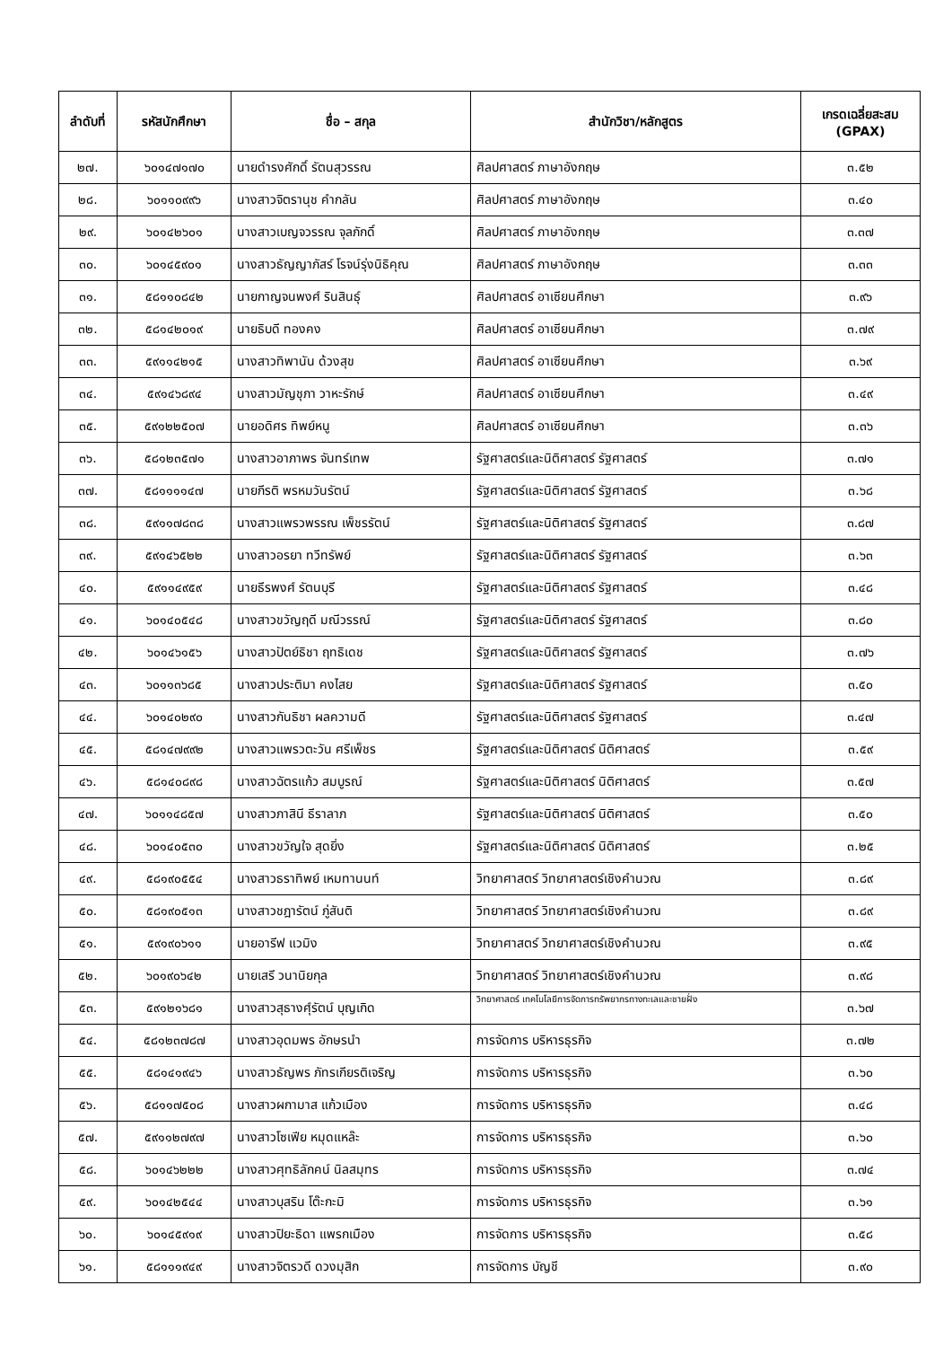| ลำดับที่ | รหัสนักศึกษา | ชื่อ – สกุล | สำนักวิชา/หลักสูตร | เกรดเฉลี่ยสะสม (GPAX) |
| --- | --- | --- | --- | --- |
| ๒๗. | ๖๐๑๔๗๑๗๐ | นายดำรงศักดิ์ รัตนสุวรรณ | ศิลปศาสตร์ ภาษาอังกฤษ | ๓.๕๒ |
| ๒๘. | ๖๐๑๑๐๙๙๖ | นางสาวจิตรานุช คำกลัน | ศิลปศาสตร์ ภาษาอังกฤษ | ๓.๔๐ |
| ๒๙. | ๖๐๑๔๒๖๐๑ | นางสาวเบญจวรรณ จุลภักดิ์ | ศิลปศาสตร์ ภาษาอังกฤษ | ๓.๓๗ |
| ๓๐. | ๖๐๑๔๕๙๐๑ | นางสาวธัญญาภัสร์ โรจน์รุ่งนิธิคุณ | ศิลปศาสตร์ ภาษาอังกฤษ | ๓.๓๓ |
| ๓๑. | ๕๘๑๑๐๘๔๒ | นายกาญจนพงศ์ รินสินธุ์ | ศิลปศาสตร์ อาเซียนศึกษา | ๓.๙๖ |
| ๓๒. | ๕๘๑๔๒๐๑๙ | นายธิบดี ทองคง | ศิลปศาสตร์ อาเซียนศึกษา | ๓.๗๙ |
| ๓๓. | ๕๙๑๑๔๒๑๕ | นางสาวทิพานัน ด้วงสุข | ศิลปศาสตร์ อาเซียนศึกษา | ๓.๖๙ |
| ๓๔. | ๕๙๑๔๖๘๙๔ | นางสาวมัญชุภา วาหะรักษ์ | ศิลปศาสตร์ อาเซียนศึกษา | ๓.๔๙ |
| ๓๕. | ๕๙๑๒๒๕๐๗ | นายอดิศร ทิพย์หนู | ศิลปศาสตร์ อาเซียนศึกษา | ๓.๓๖ |
| ๓๖. | ๕๘๑๒๓๕๗๑ | นางสาวอาภาพร จันทร์เทพ | รัฐศาสตร์และนิติศาสตร์ รัฐศาสตร์ | ๓.๗๑ |
| ๓๗. | ๕๘๑๑๑๑๔๗ | นายกีรติ พรหมวันรัตน์ | รัฐศาสตร์และนิติศาสตร์ รัฐศาสตร์ | ๓.๖๘ |
| ๓๘. | ๕๙๑๑๗๘๓๘ | นางสาวแพรวพรรณ เพ็ชรรัตน์ | รัฐศาสตร์และนิติศาสตร์ รัฐศาสตร์ | ๓.๘๗ |
| ๓๙. | ๕๙๑๔๖๕๒๒ | นางสาวอรยา ทวีทรัพย์ | รัฐศาสตร์และนิติศาสตร์ รัฐศาสตร์ | ๓.๖๓ |
| ๔๐. | ๕๙๑๑๔๙๕๙ | นายธีรพงศ์ รัตนบุรี | รัฐศาสตร์และนิติศาสตร์ รัฐศาสตร์ | ๓.๔๘ |
| ๔๑. | ๖๐๑๔๐๕๔๘ | นางสาวขวัญฤดี มณีวรรณ์ | รัฐศาสตร์และนิติศาสตร์ รัฐศาสตร์ | ๓.๘๐ |
| ๔๒. | ๖๐๑๔๖๑๕๖ | นางสาวปัตย์ธิชา ฤทธิเดช | รัฐศาสตร์และนิติศาสตร์ รัฐศาสตร์ | ๓.๗๖ |
| ๔๓. | ๖๐๑๑๓๖๘๕ | นางสาวประติมา คงไสย | รัฐศาสตร์และนิติศาสตร์ รัฐศาสตร์ | ๓.๕๐ |
| ๔๔. | ๖๐๑๔๐๒๙๐ | นางสาวกันธิชา ผลความดี | รัฐศาสตร์และนิติศาสตร์ รัฐศาสตร์ | ๓.๔๗ |
| ๔๕. | ๕๘๑๔๗๙๙๒ | นางสาวแพรวตะวัน ศรีเพ็ชร | รัฐศาสตร์และนิติศาสตร์ นิติศาสตร์ | ๓.๕๙ |
| ๔๖. | ๕๘๑๔๐๘๙๘ | นางสาวฉัตรแก้ว สมบูรณ์ | รัฐศาสตร์และนิติศาสตร์ นิติศาสตร์ | ๓.๕๗ |
| ๔๗. | ๖๐๑๑๔๘๕๗ | นางสาวภาสินี ธีราลาภ | รัฐศาสตร์และนิติศาสตร์ นิติศาสตร์ | ๓.๕๐ |
| ๔๘. | ๖๐๑๔๐๕๓๐ | นางสาวขวัญใจ สุดยิ่ง | รัฐศาสตร์และนิติศาสตร์ นิติศาสตร์ | ๓.๒๕ |
| ๔๙. | ๕๘๑๙๐๕๕๔ | นางสาวธราทิพย์ เหมทานนท์ | วิทยาศาสตร์ วิทยาศาสตร์เชิงคำนวณ | ๓.๘๙ |
| ๕๐. | ๕๘๑๙๐๕๑๓ | นางสาวชฎารัตน์ ภู่สันติ | วิทยาศาสตร์ วิทยาศาสตร์เชิงคำนวณ | ๓.๘๙ |
| ๕๑. | ๕๙๑๙๐๖๑๑ | นายอารีฟ แวมิง | วิทยาศาสตร์ วิทยาศาสตร์เชิงคำนวณ | ๓.๙๕ |
| ๕๒. | ๖๐๑๙๐๖๔๒ | นายเสรี วนานิยกุล | วิทยาศาสตร์ วิทยาศาสตร์เชิงคำนวณ | ๓.๙๘ |
| ๕๓. | ๕๙๑๒๑๖๘๑ | นางสาวสุธางศุ์รัตน์ บุญเกิด | วิทยาศาสตร์ เทคโนโลยีการจัดการทรัพยากรทางทะเลและชายฝั่ง | ๓.๖๗ |
| ๕๔. | ๕๘๑๒๓๗๘๗ | นางสาวอุดมพร อักษรนำ | การจัดการ บริหารธุรกิจ | ๓.๗๒ |
| ๕๕. | ๕๘๑๔๑๙๔๖ | นางสาวธัญพร ภัทรเกียรติเจริญ | การจัดการ บริหารธุรกิจ | ๓.๖๐ |
| ๕๖. | ๕๘๑๑๗๕๐๘ | นางสาวผกามาส แก้วเมือง | การจัดการ บริหารธุรกิจ | ๓.๔๘ |
| ๕๗. | ๕๙๑๑๒๗๙๗ | นางสาวโซเฟีย หมุดแหล๊ะ | การจัดการ บริหารธุรกิจ | ๓.๖๐ |
| ๕๘. | ๖๐๑๔๖๒๒๒ | นางสาวศุทธิลักคน์ นิลสมุทร | การจัดการ บริหารธุรกิจ | ๓.๗๔ |
| ๕๙. | ๖๐๑๔๒๕๔๔ | นางสาวบุสริน โต๊ะกะมิ | การจัดการ บริหารธุรกิจ | ๓.๖๑ |
| ๖๐. | ๖๐๑๔๕๙๑๙ | นางสาวปิยะธิดา แพรกเมือง | การจัดการ บริหารธุรกิจ | ๓.๕๘ |
| ๖๑. | ๕๘๑๑๑๙๔๙ | นางสาวจิตรวดี ดวงมุสิก | การจัดการ บัญชี | ๓.๙๐ |